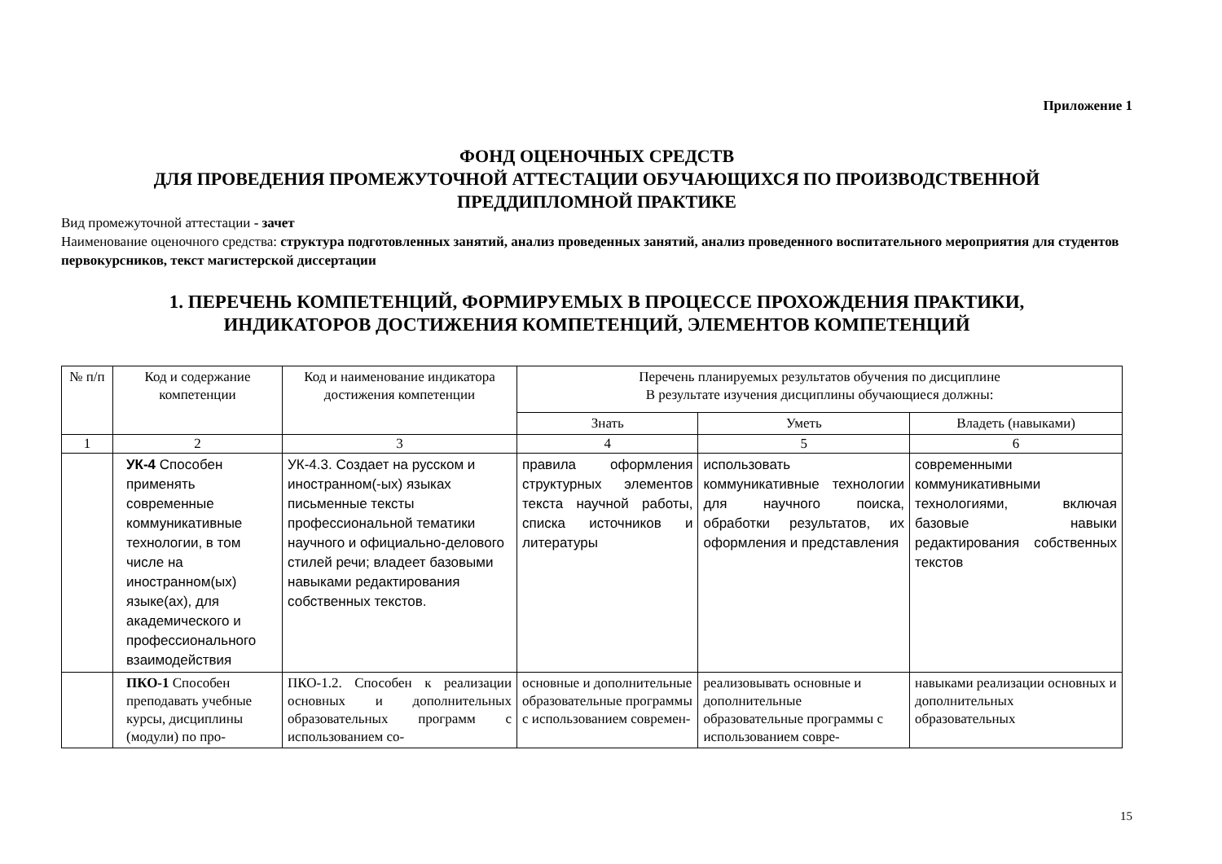Приложение 1
ФОНД ОЦЕНОЧНЫХ СРЕДСТВ
ДЛЯ ПРОВЕДЕНИЯ ПРОМЕЖУТОЧНОЙ АТТЕСТАЦИИ ОБУЧАЮЩИХСЯ ПО ПРОИЗВОДСТВЕННОЙ
ПРЕДДИПЛОМНОЙ ПРАКТИКЕ
Вид промежуточной аттестации - зачет
Наименование оценочного средства: структура подготовленных занятий, анализ проведенных занятий, анализ проведенного воспитательного мероприятия для студентов первокурсников, текст магистерской диссертации
1. ПЕРЕЧЕНЬ КОМПЕТЕНЦИЙ, ФОРМИРУЕМЫХ В ПРОЦЕССЕ ПРОХОЖДЕНИЯ ПРАКТИКИ,
ИНДИКАТОРОВ ДОСТИЖЕНИЯ КОМПЕТЕНЦИЙ, ЭЛЕМЕНТОВ КОМПЕТЕНЦИЙ
| № п/п | Код и содержание компетенции | Код и наименование индикатора достижения компетенции | Перечень планируемых результатов обучения по дисциплине В результате изучения дисциплины обучающиеся должны: | | |
| --- | --- | --- | --- | --- | --- |
| | | | Знать | Уметь | Владеть (навыками) |
| 1 | 2 | 3 | 4 | 5 | 6 |
| | УК-4 Способен применять современные коммуникативные технологии, в том числе на иностранном(ых) языке(ах), для академического и профессионального взаимодействия | УК-4.3. Создает на русском и иностранном(-ых) языках письменные тексты профессиональной тематики научного и официально-делового стилей речи; владеет базовыми навыками редактирования собственных текстов. | правила оформления структурных элементов текста научной работы, списка источников и литературы | использовать коммуникативные технологии для научного поиска, обработки результатов, их оформления и представления | современными коммуникативными технологиями, включая базовые навыки редактирования собственных текстов |
| | ПКО-1 Способен преподавать учебные курсы, дисциплины (модули) по про- | ПКО-1.2. Способен к реализации основных и дополнительных образовательных программ с использованием со- | основные и дополнительные образовательные программы с использованием современ- | реализовывать основные и дополнительные образовательные программы с использованием совре- | навыками реализации основных и дополнительных образовательных |
15